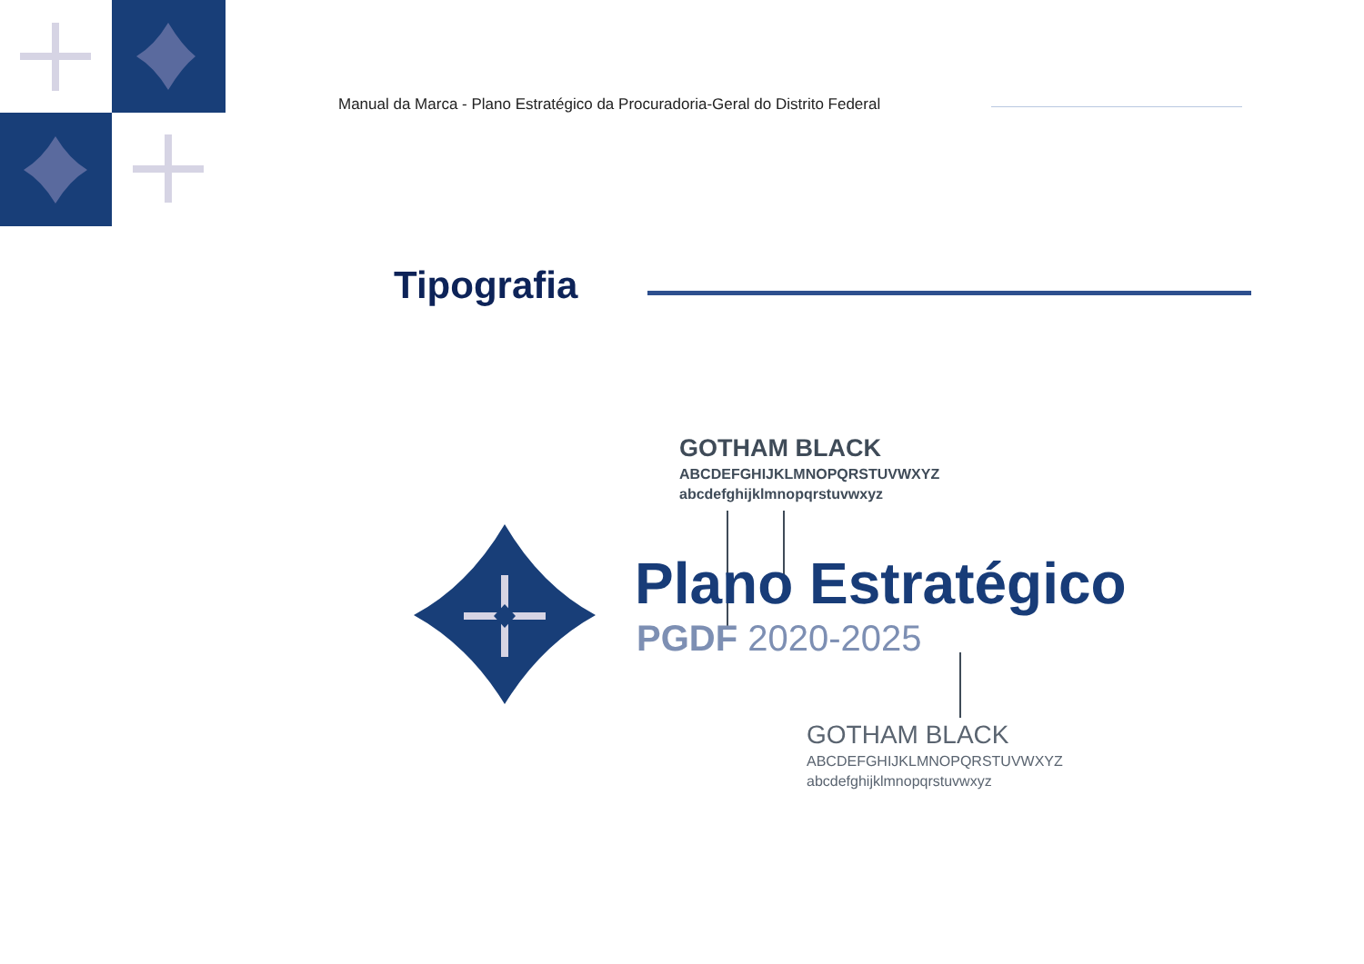Manual da Marca - Plano Estratégico da Procuradoria-Geral do Distrito Federal
Tipografia
GOTHAM BLACK
ABCDEFGHIJKLMNOPQRSTUVWXYZ
abcdefghijklmnopqrstuvwxyz
Plano Estratégico
PGDF 2020-2025
GOTHAM BLACK
ABCDEFGHIJKLMNOPQRSTUVWXYZ
abcdefghijklmnopqrstuvwxyz